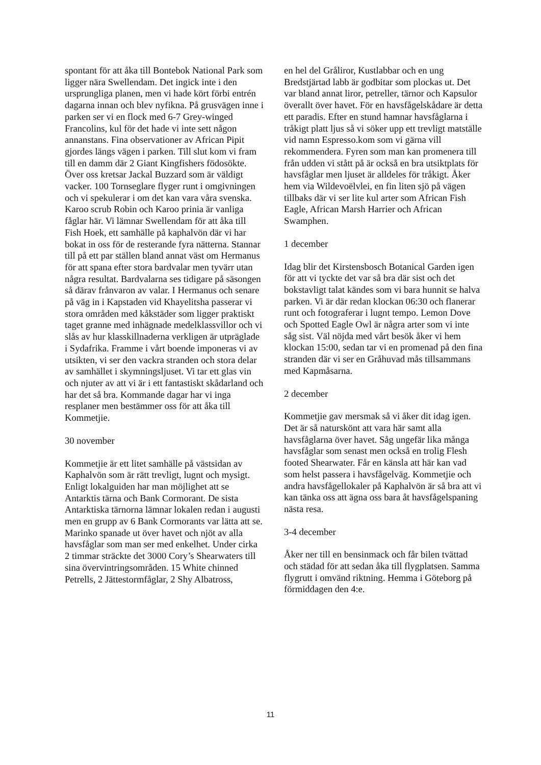spontant för att åka till Bontebok National Park som ligger nära Swellendam. Det ingick inte i den ursprungliga planen, men vi hade kört förbi entrén dagarna innan och blev nyfikna. På grusvägen inne i parken ser vi en flock med 6-7 Grey-winged Francolins, kul för det hade vi inte sett någon annanstans. Fina observationer av African Pipit gjordes längs vägen i parken. Till slut kom vi fram till en damm där 2 Giant Kingfishers födosökte. Över oss kretsar Jackal Buzzard som är väldigt vacker. 100 Tornseglare flyger runt i omgivningen och vi spekulerar i om det kan vara våra svenska. Karoo scrub Robin och Karoo prinia är vanliga fåglar här. Vi lämnar Swellendam för att åka till Fish Hoek, ett samhälle på kaphalvön där vi har bokat in oss för de resterande fyra nätterna. Stannar till på ett par ställen bland annat väst om Hermanus för att spana efter stora bardvalar men tyvärr utan några resultat. Bardvalarna ses tidigare på säsongen så därav frånvaron av valar. I Hermanus och senare på väg in i Kapstaden vid Khayelitsha passerar vi stora områden med kåkstäder som ligger praktiskt taget granne med inhägnade medelklassvillor och vi slås av hur klasskillnaderna verkligen är utpräglade i Sydafrika. Framme i vårt boende imponeras vi av utsikten, vi ser den vackra stranden och stora delar av samhället i skymningsljuset. Vi tar ett glas vin och njuter av att vi är i ett fantastiskt skådarland och har det så bra. Kommande dagar har vi inga resplaner men bestämmer oss för att åka till Kommetjie.
30 november
Kommetjie är ett litet samhälle på västsidan av Kaphalvön som är rätt trevligt, lugnt och mysigt. Enligt lokalguiden har man möjlighet att se Antarktis tärna och Bank Cormorant. De sista Antarktiska tärnorna lämnar lokalen redan i augusti men en grupp av 6 Bank Cormorants var lätta att se. Marinko spanade ut över havet och njöt av alla havsfåglar som man ser med enkelhet. Under cirka 2 timmar sträckte det 3000 Cory’s Shearwaters till sina övervintringsområden. 15 White chinned Petrells, 2 Jättestormfåglar, 2 Shy Albatross,
en hel del Gråliror, Kustlabbar och en ung Bredstjärtad labb är godbitar som plockas ut. Det var bland annat liror, petreller, tärnor och Kapsulor överallt över havet. För en havsfågelskådare är detta ett paradis. Efter en stund hamnar havsfåglarna i tråkigt platt ljus så vi söker upp ett trevligt matställe vid namn Espresso.kom som vi gärna vill rekommendera. Fyren som man kan promenera till från udden vi stått på är också en bra utsiktplats för havsfåglar men ljuset är alldeles för tråkigt. Åker hem via Wildevoëlvlei, en fin liten sjö på vägen tillbaks där vi ser lite kul arter som African Fish Eagle, African Marsh Harrier och African Swamphen.
1 december
Idag blir det Kirstensbosch Botanical Garden igen för att vi tyckte det var så bra där sist och det bokstavligt talat kändes som vi bara hunnit se halva parken. Vi är där redan klockan 06:30 och flanerar runt och fotograferar i lugnt tempo. Lemon Dove och Spotted Eagle Owl är några arter som vi inte såg sist. Väl nöjda med vårt besök åker vi hem klockan 15:00, sedan tar vi en promenad på den fina stranden där vi ser en Gråhuvad mås tillsammans med Kapmåsarna.
2 december
Kommetjie gav mersmak så vi åker dit idag igen. Det är så naturskönt att vara här samt alla havsfåglarna över havet. Såg ungefär lika många havsfåglar som senast men också en trolig Flesh footed Shearwater. Får en känsla att här kan vad som helst passera i havsfågelväg. Kommetjie och andra havsfågellokaler på Kaphalvön är så bra att vi kan tänka oss att ägna oss bara åt havsfågelspaning nästa resa.
3-4 december
Åker ner till en bensinmack och får bilen tvättad och städad för att sedan åka till flygplatsen. Samma flygrutt i omvänd riktning. Hemma i Göteborg på förmiddagen den 4:e.
11